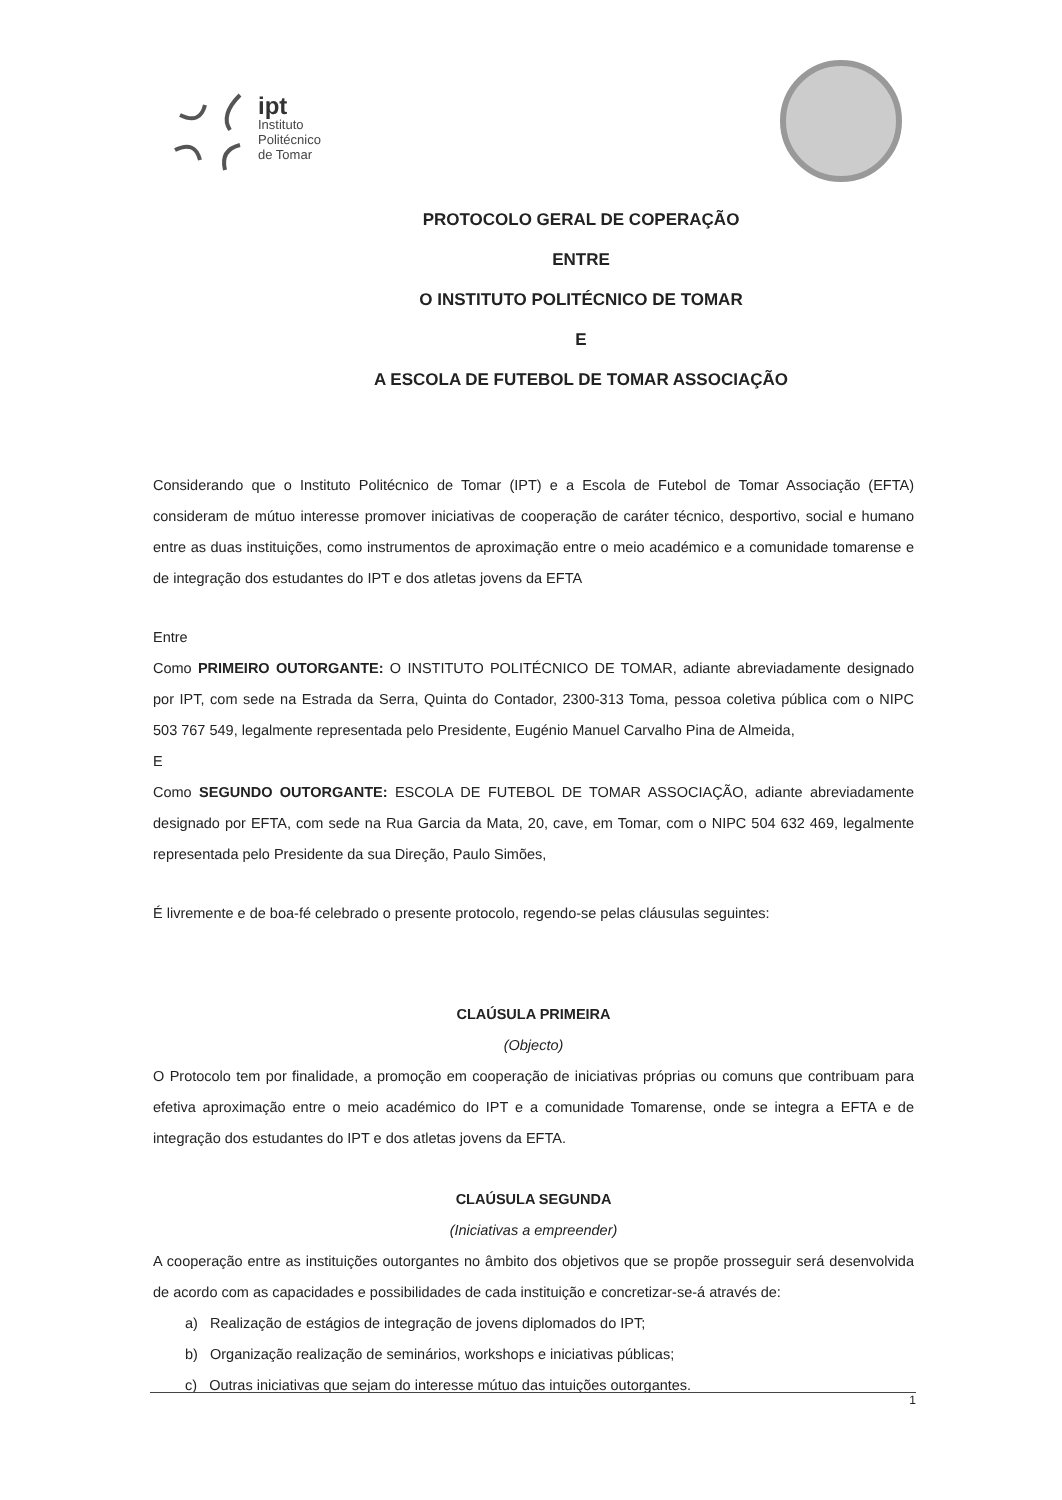ipt
Instituto
Politécnico
de Tomar
PROTOCOLO GERAL DE COPERAÇÃO
ENTRE
O INSTITUTO POLITÉCNICO DE TOMAR
E
A ESCOLA DE FUTEBOL DE TOMAR ASSOCIAÇÃO
Considerando que o Instituto Politécnico de Tomar (IPT) e a Escola de Futebol de Tomar Associação (EFTA) consideram de mútuo interesse promover iniciativas de cooperação de caráter técnico, desportivo, social e humano entre as duas instituições, como instrumentos de aproximação entre o meio académico e a comunidade tomarense e de integração dos estudantes do IPT e dos atletas jovens da EFTA
Entre
Como PRIMEIRO OUTORGANTE: O INSTITUTO POLITÉCNICO DE TOMAR, adiante abreviadamente designado por IPT, com sede na Estrada da Serra, Quinta do Contador, 2300-313 Toma, pessoa coletiva pública com o NIPC 503 767 549, legalmente representada pelo Presidente, Eugénio Manuel Carvalho Pina de Almeida,
E
Como SEGUNDO OUTORGANTE: ESCOLA DE FUTEBOL DE TOMAR ASSOCIAÇÃO, adiante abreviadamente designado por EFTA, com sede na Rua Garcia da Mata, 20, cave, em Tomar, com o NIPC 504 632 469, legalmente representada pelo Presidente da sua Direção, Paulo Simões,
É livremente e de boa-fé celebrado o presente protocolo, regendo-se pelas cláusulas seguintes:
CLAÚSULA PRIMEIRA
(Objecto)
O Protocolo tem por finalidade, a promoção em cooperação de iniciativas próprias ou comuns que contribuam para efetiva aproximação entre o meio académico do IPT e a comunidade Tomarense, onde se integra a EFTA e de integração dos estudantes do IPT e dos atletas jovens da EFTA.
CLAÚSULA SEGUNDA
(Iniciativas a empreender)
A cooperação entre as instituições outorgantes no âmbito dos objetivos que se propõe prosseguir será desenvolvida de acordo com as capacidades e possibilidades de cada instituição e concretizar-se-á através de:
a) Realização de estágios de integração de jovens diplomados do IPT;
b) Organização realização de seminários, workshops e iniciativas públicas;
c) Outras iniciativas que sejam do interesse mútuo das intuições outorgantes.
1